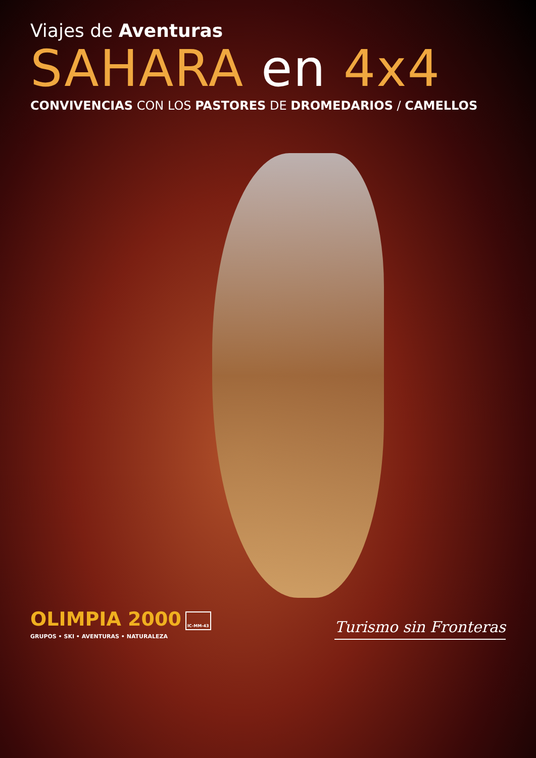Viajes de Aventuras
SAHARA en 4x4
CONVIVENCIAS CON LOS PASTORES DE DROMEDARIOS / CAMELLOS
OLIMPIA 2000 IC-MM-43
GRUPOS • SKI • AVENTURAS • NATURALEZA
Turismo sin Fronteras